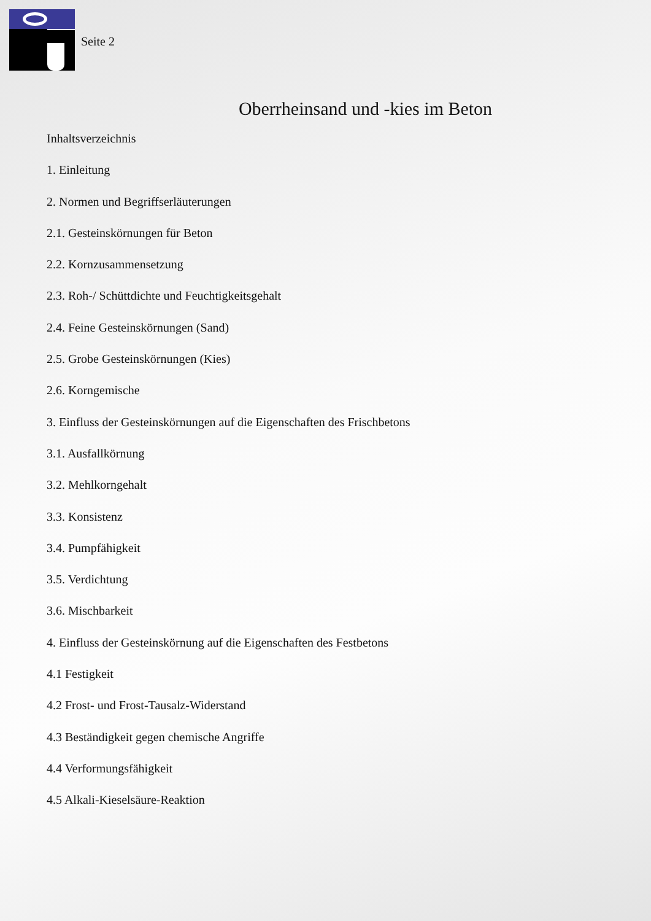Seite 2
Oberrheinsand und -kies im Beton
Inhaltsverzeichnis
1. Einleitung
2. Normen und Begriffserläuterungen
2.1. Gesteinskörnungen für Beton
2.2. Kornzusammensetzung
2.3. Roh-/ Schüttdichte und Feuchtigkeitsgehalt
2.4. Feine Gesteinskörnungen (Sand)
2.5. Grobe Gesteinskörnungen (Kies)
2.6. Korngemische
3. Einfluss der Gesteinskörnungen auf die Eigenschaften des Frischbetons
3.1. Ausfallkörnung
3.2. Mehlkorngehalt
3.3. Konsistenz
3.4. Pumpfähigkeit
3.5. Verdichtung
3.6. Mischbarkeit
4. Einfluss der Gesteinskörnung auf die Eigenschaften des Festbetons
4.1 Festigkeit
4.2 Frost- und Frost-Tausalz-Widerstand
4.3 Beständigkeit gegen chemische Angriffe
4.4 Verformungsfähigkeit
4.5 Alkali-Kieselsäure-Reaktion